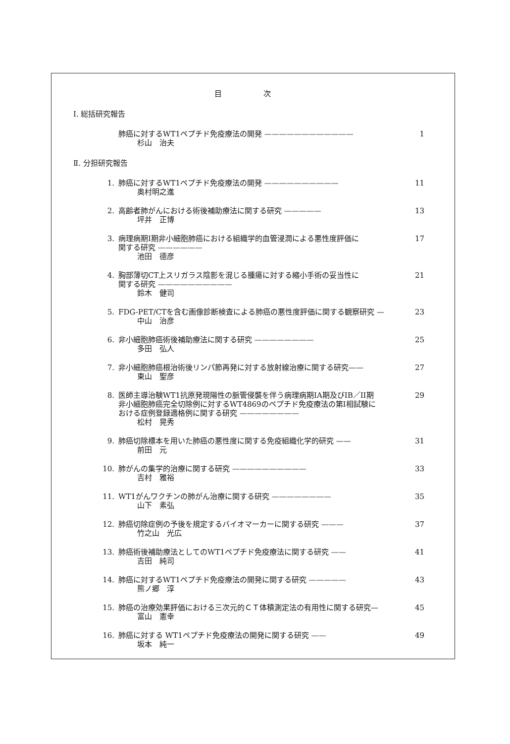目 次
Ⅰ. 総括研究報告
肺癌に対するWT1ペプチド免疫療法の開発 ————————————
杉山　治夫
1
Ⅱ. 分担研究報告
1. 肺癌に対するWT1ペプチド免疫療法の開発 ——————————
奥村明之進
11
2. 高齢者肺がんにおける術後補助療法に関する研究 —————
坪井　正博
13
3. 病理病期I期非小細胞肺癌における組織学的血管浸潤による悪性度評価に
関する研究 ——————
池田　德彦
17
4. 胸部薄切CT上スリガラス陰影を混じる腫瘍に対する縮小手術の妥当性に
関する研究 ——————————
鈴木　健司
21
5. FDG-PET/CTを含む画像診断検査による肺癌の悪性度評価に関する観察研究 —
中山　治彦
23
6. 非小細胞肺癌術後補助療法に関する研究 ————————
多田　弘人
25
7. 非小細胞肺癌根治術後リンパ節再発に対する放射線治療に関する研究——
東山　聖彦
27
8. 医師主導治験WT1抗原発現陽性の脈管侵襲を伴う病理病期IA期及びIB／II期
非小細胞肺癌完全切除例に対するWT4869のペプチド免疫療法の第I相試験に
おける症例登録適格例に関する研究 ————————
松村　晃秀
29
9. 肺癌切除標本を用いた肺癌の悪性度に関する免疫組織化学的研究 ——
前田　元
31
10. 肺がんの集学的治療に関する研究 ——————————
吉村　雅裕
33
11. WT1がんワクチンの肺がん治療に関する研究 ————————
山下　素弘
35
12. 肺癌切除症例の予後を規定するバイオマーカーに関する研究 ———
竹之山　光広
37
13. 肺癌術後補助療法としてのWT1ペプチド免疫療法に関する研究 ——
吉田　純司
41
14. 肺癌に対するWT1ペプチド免疫療法の開発に関する研究 —————
熊ノ郷　淳
43
15. 肺癌の治療効果評価における三次元的ＣＴ体積測定法の有用性に関する研究—
富山　憲幸
45
16. 肺癌に対する WT1ペプチド免疫療法の開発に関する研究 ——
坂本　純一
49